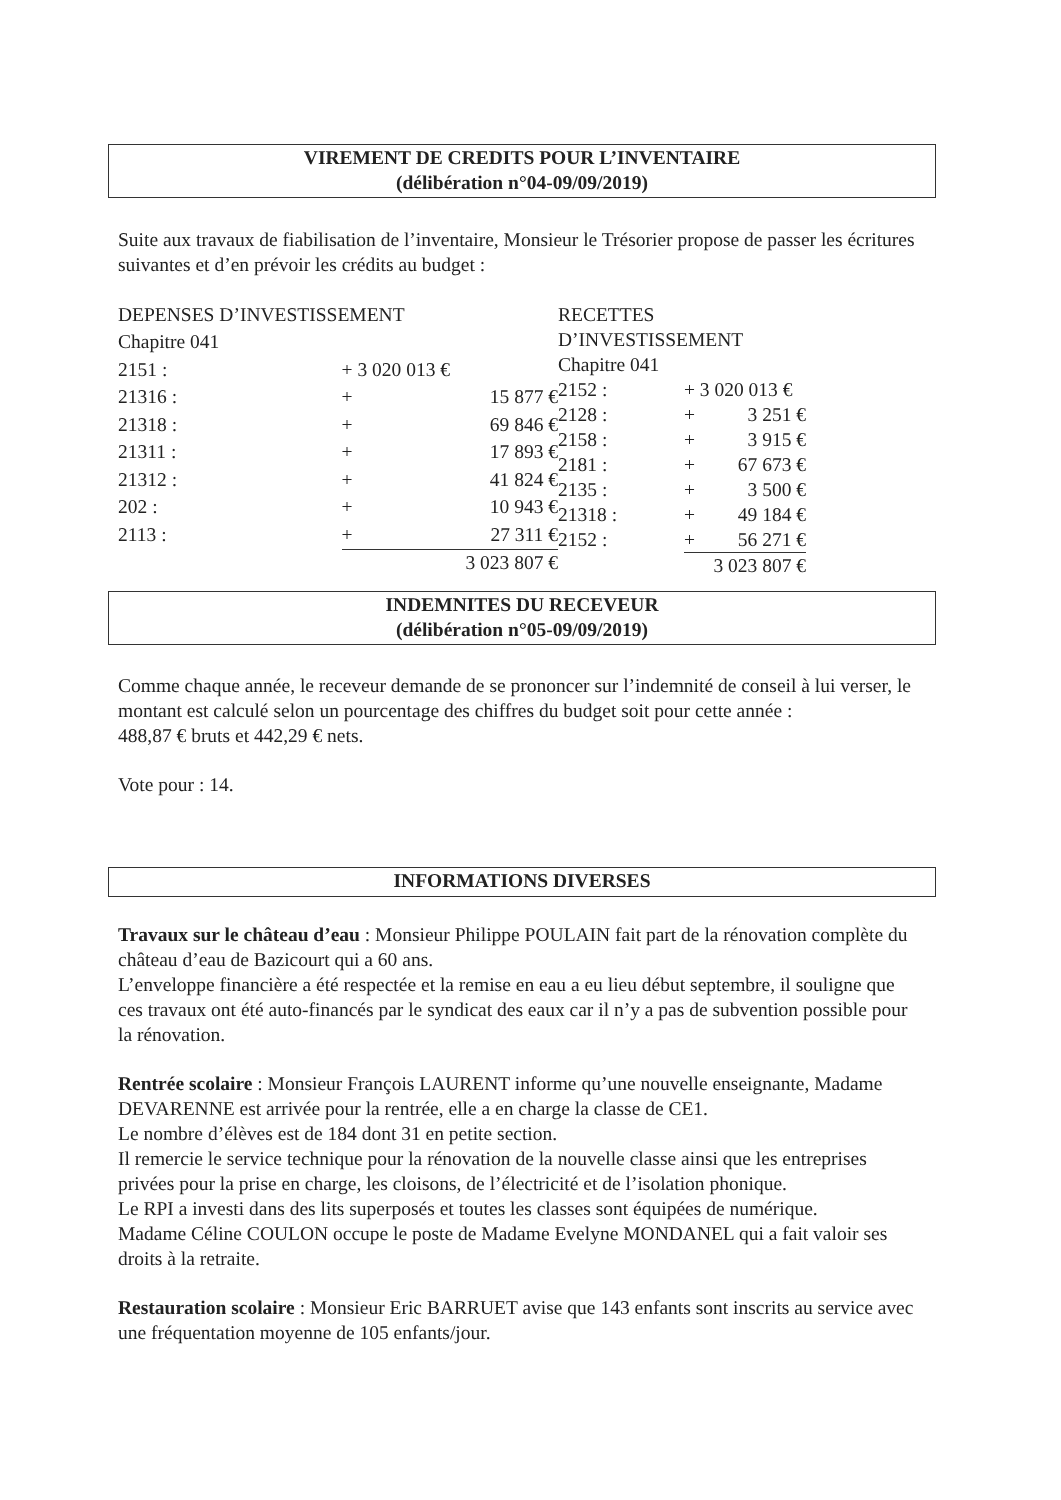VIREMENT DE CREDITS POUR L’INVENTAIRE
(délibération n°04-09/09/2019)
Suite aux travaux de fiabilisation de l’inventaire, Monsieur le Trésorier propose de passer les écritures suivantes et d’en prévoir les crédits au budget :
| DEPENSES D’INVESTISSEMENT | | |
| Chapitre 041 | | |
| 2151 : | + 3 020 013 € | |
| 21316 : | + | 15 877 € |
| 21318 : | + | 69 846 € |
| 21311 : | + | 17 893 € |
| 21312 : | + | 41 824 € |
| 202 : | + | 10 943 € |
| 2113 : | + | 27 311 € |
| | 3 023 807 € | |
| RECETTES D’INVESTISSEMENT | | |
| Chapitre 041 | | |
| 2152 : | + 3 020 013 € | |
| 2128 : | + | 3 251 € |
| 2158 : | + | 3 915 € |
| 2181 : | + | 67 673 € |
| 2135 : | + | 3 500 € |
| 21318 : | + | 49 184 € |
| 2152 : | + | 56 271 € |
| | 3 023 807 € | |
INDEMNITES DU RECEVEUR
(délibération n°05-09/09/2019)
Comme chaque année, le receveur demande de se prononcer sur l’indemnité de conseil à lui verser, le montant est calculé selon un pourcentage des chiffres du budget soit pour cette année :
488,87 € bruts et 442,29 € nets.
Vote pour : 14.
INFORMATIONS DIVERSES
Travaux sur le château d’eau : Monsieur Philippe POULAIN fait part de la rénovation complète du château d’eau de Bazicourt qui a 60 ans.
L’enveloppe financière a été respectée et la remise en eau a eu lieu début septembre, il souligne que ces travaux ont été auto-financés par le syndicat des eaux car il n’y a pas de subvention possible pour la rénovation.
Rentrée scolaire : Monsieur François LAURENT informe qu’une nouvelle enseignante, Madame DEVARENNE est arrivée pour la rentrée, elle a en charge la classe de CE1.
Le nombre d’élèves est de 184 dont 31 en petite section.
Il remercie le service technique pour la rénovation de la nouvelle classe ainsi que les entreprises privées pour la prise en charge, les cloisons, de l’électricité et de l’isolation phonique.
Le RPI a investi dans des lits superposés et toutes les classes sont équipées de numérique.
Madame Céline COULON occupe le poste de Madame Evelyne MONDANEL qui a fait valoir ses droits à la retraite.
Restauration scolaire : Monsieur Eric BARRUET avise que 143 enfants sont inscrits au service avec une fréquentation moyenne de 105 enfants/jour.